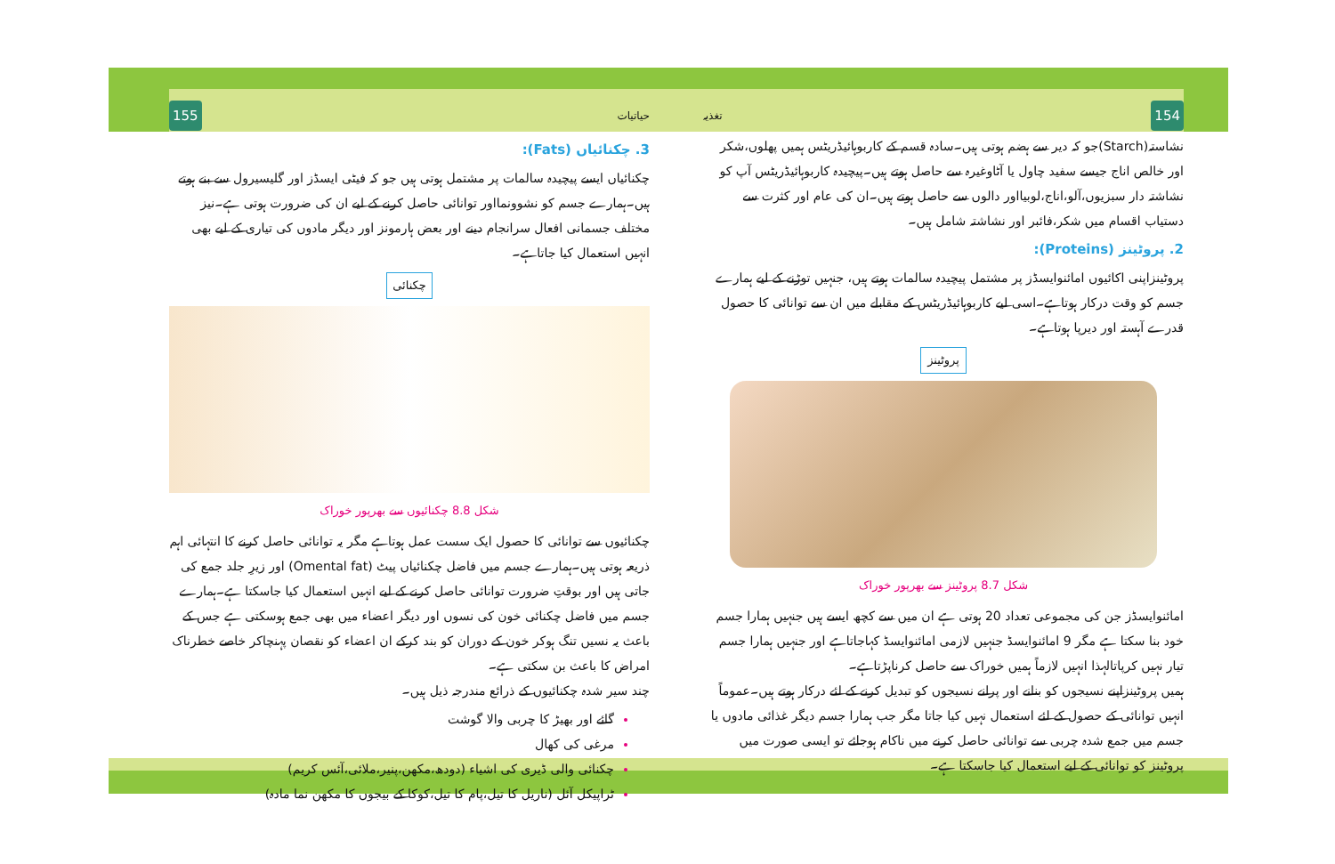تغذیہ 154
نشاستہ(Starch)جو کہ دیر سے ہضم ہوتی ہیں۔سادہ قسم کے کاربوہائیڈریٹس ہمیں پھلوں،شکر اور خالص اناج جیسے سفید چاول یا آٹاوغیرہ سے حاصل ہوتے ہیں۔پیچیدہ کاربوہائیڈریٹس آپ کو نشاشتہ دار سبزیوں،آلو،اناج،لوبیااور دالوں سے حاصل ہوتے ہیں۔ان کی عام اور کثرت سے دستیاب اقسام میں شکر،فائبر اور نشاشتہ شامل ہیں۔
2. پروٹینز (Proteins):
پروٹینزاپنی اکائیوں امائنوایسڈز پر مشتمل پیچیدہ سالمات ہوتے ہیں، جنہیں توڑنے کے لیے ہمارے جسم کو وقت درکار ہوتاہے۔اسی لیے کاربوہائیڈریٹس کے مقابلے میں ان سے توانائی کا حصول قدرے آہستہ اور دیرپا ہوتاہے۔
پروٹینز
شکل 8.7 پروٹینز سے بھرپور خوراک
امائنوایسڈز جن کی مجموعی تعداد 20 ہوتی ہے ان میں سے کچھ ایسے ہیں جنہیں ہمارا جسم خود بنا سکتا ہے مگر 9 امائنوایسڈ جنہیں لازمی امائنوایسڈ کہاجاتاہے اور جنہیں ہمارا جسم تیار نہیں کرپاتالہذا انہیں لازماً ہمیں خوراک سے حاصل کرناپڑتاہے۔
ہمیں پروٹینزاپنے نسیجوں کو بنانے اور پرانے نسیجوں کو تبدیل کرنے کے لئے درکار ہوتے ہیں۔عموماً انہیں توانائی کے حصول کے لئے استعمال نہیں کیا جاتا مگر جب ہمارا جسم دیگر غذائی مادوں یا جسم میں جمع شدہ چربی سے توانائی حاصل کرنے میں ناکام ہوجائے تو ایسی صورت میں پروٹینز کو توانائی کے لیے استعمال کیا جاسکتا ہے۔
155 حیاتیات
3. چکنائیاں (Fats):
چکنائیاں ایسے پیچیدہ سالمات پر مشتمل ہوتی ہیں جو کہ فیٹی ایسڈز اور گلیسیرول سے بنے ہوتے ہیں۔ہمارے جسم کو نشوونمااور توانائی حاصل کرنے کے لیے ان کی ضرورت ہوتی ہے۔نیز مختلف جسمانی افعال سرانجام دینے اور بعض ہارمونز اور دیگر مادوں کی تیاری کے لیے بھی انہیں استعمال کیا جاتاہے۔
چکنائی
شکل 8.8 چکنائیوں سے بھرپور خوراک
چکنائیوں سے توانائی کا حصول ایک سست عمل ہوتاہے مگر یہ توانائی حاصل کرنے کا انتہائی اہم ذریعہ ہوتی ہیں۔ہمارے جسم میں فاضل چکنائیاں پیٹ (Omental fat) اور زیرِ جلد جمع کی جاتی ہیں اور بوقتِ ضرورت توانائی حاصل کرنے کے لیے انہیں استعمال کیا جاسکتا ہے۔ہمارے جسم میں فاضل چکنائی خون کی نسوں اور دیگر اعضاء میں بھی جمع ہوسکتی ہے جس کے باعث یہ نسیں تنگ ہوکر خون کے دوران کو بند کرکے ان اعضاء کو نقصان پہنچاکر خاصے خطرناک امراض کا باعث بن سکتی ہے۔
چند سیر شدہ چکنائیوں کے ذرائع مندرجہ ذیل ہیں۔
گائے اور بھیڑ کا چربی والا گوشت
مرغی کی کھال
چکنائی والی ڈیری کی اشیاء (دودھ،مکھن،پنیر،ملائی،آئس کریم)
ٹراپیکل آئل (ناریل کا تیل،پام کا تیل،کوکا کے بیجوں کا مکھن نما مادہ)